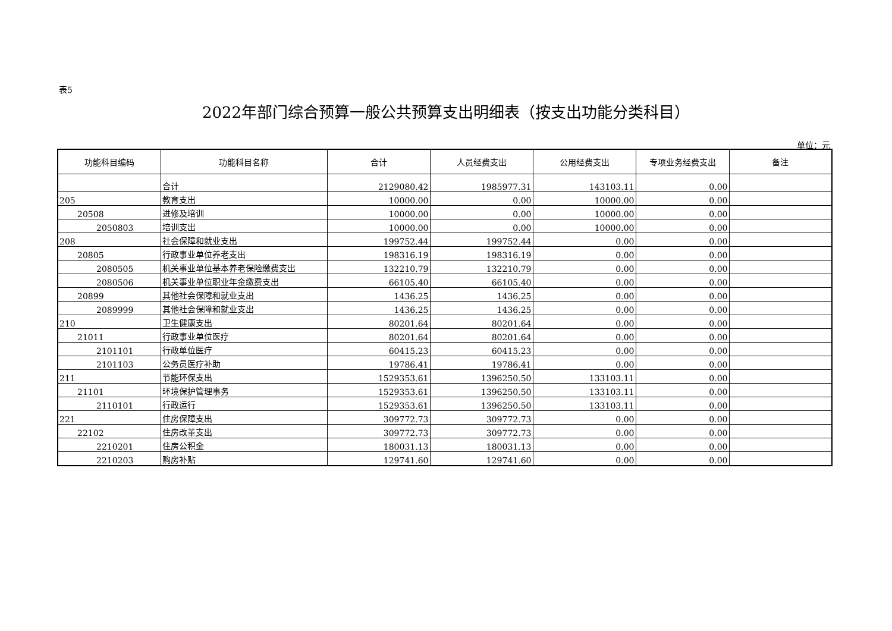表5
2022年部门综合预算一般公共预算支出明细表（按支出功能分类科目）
单位：元
| 功能科目编码 | 功能科目名称 | 合计 | 人员经费支出 | 公用经费支出 | 专项业务经费支出 | 备注 |
| --- | --- | --- | --- | --- | --- | --- |
| | 合计 | 2129080.42 | 1985977.31 | 143103.11 | 0.00 | |
| 205 | 教育支出 | 10000.00 | 0.00 | 10000.00 | 0.00 | |
| 20508 | 进修及培训 | 10000.00 | 0.00 | 10000.00 | 0.00 | |
| 2050803 | 培训支出 | 10000.00 | 0.00 | 10000.00 | 0.00 | |
| 208 | 社会保障和就业支出 | 199752.44 | 199752.44 | 0.00 | 0.00 | |
| 20805 | 行政事业单位养老支出 | 198316.19 | 198316.19 | 0.00 | 0.00 | |
| 2080505 | 机关事业单位基本养老保险缴费支出 | 132210.79 | 132210.79 | 0.00 | 0.00 | |
| 2080506 | 机关事业单位职业年金缴费支出 | 66105.40 | 66105.40 | 0.00 | 0.00 | |
| 20899 | 其他社会保障和就业支出 | 1436.25 | 1436.25 | 0.00 | 0.00 | |
| 2089999 | 其他社会保障和就业支出 | 1436.25 | 1436.25 | 0.00 | 0.00 | |
| 210 | 卫生健康支出 | 80201.64 | 80201.64 | 0.00 | 0.00 | |
| 21011 | 行政事业单位医疗 | 80201.64 | 80201.64 | 0.00 | 0.00 | |
| 2101101 | 行政单位医疗 | 60415.23 | 60415.23 | 0.00 | 0.00 | |
| 2101103 | 公务员医疗补助 | 19786.41 | 19786.41 | 0.00 | 0.00 | |
| 211 | 节能环保支出 | 1529353.61 | 1396250.50 | 133103.11 | 0.00 | |
| 21101 | 环境保护管理事务 | 1529353.61 | 1396250.50 | 133103.11 | 0.00 | |
| 2110101 | 行政运行 | 1529353.61 | 1396250.50 | 133103.11 | 0.00 | |
| 221 | 住房保障支出 | 309772.73 | 309772.73 | 0.00 | 0.00 | |
| 22102 | 住房改革支出 | 309772.73 | 309772.73 | 0.00 | 0.00 | |
| 2210201 | 住房公积金 | 180031.13 | 180031.13 | 0.00 | 0.00 | |
| 2210203 | 购房补贴 | 129741.60 | 129741.60 | 0.00 | 0.00 | |